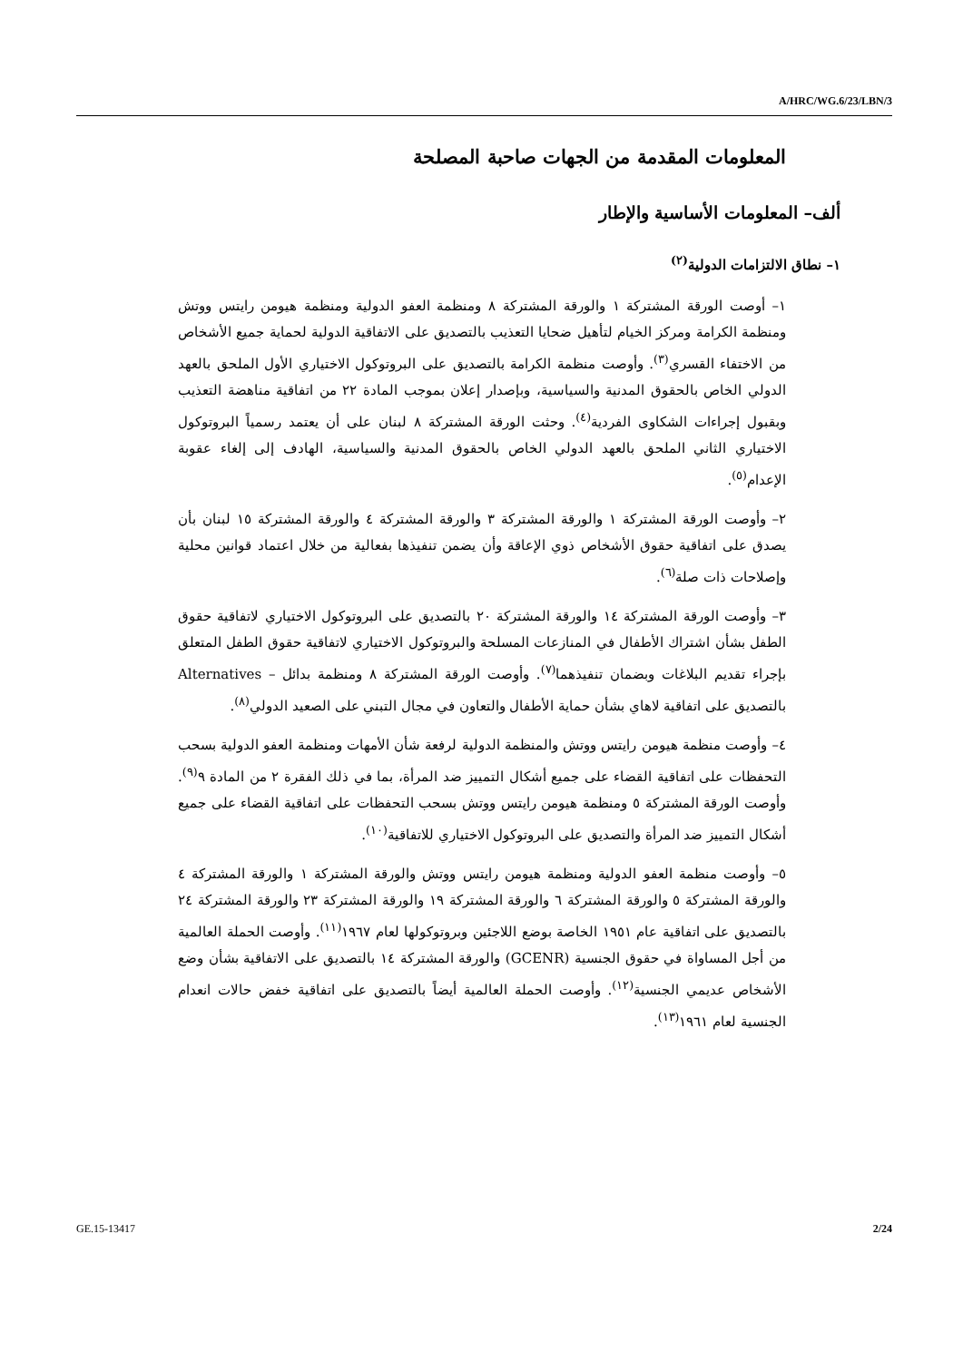A/HRC/WG.6/23/LBN/3
المعلومات المقدمة من الجهات صاحبة المصلحة
ألف– المعلومات الأساسية والإطار
١– نطاق الالتزامات الدولية<sup>(٢)</sup>
١– أوصت الورقة المشتركة ١ والورقة المشتركة ٨ ومنظمة العفو الدولية ومنظمة هيومن رايتس ووتش ومنظمة الكرامة ومركز الخيام لتأهيل ضحايا التعذيب بالتصديق على الاتفاقية الدولية لحماية جميع الأشخاص من الاختفاء القسري<sup>(٣)</sup>. وأوصت منظمة الكرامة بالتصديق على البروتوكول الاختياري الأول الملحق بالعهد الدولي الخاص بالحقوق المدنية والسياسية، وبإصدار إعلان بموجب المادة ٢٢ من اتفاقية مناهضة التعذيب وبقبول إجراءات الشكاوى الفردية<sup>(٤)</sup>. وحثت الورقة المشتركة ٨ لبنان على أن يعتمد رسمياً البروتوكول الاختياري الثاني الملحق بالعهد الدولي الخاص بالحقوق المدنية والسياسية، الهادف إلى إلغاء عقوبة الإعدام<sup>(٥)</sup>.
٢– وأوصت الورقة المشتركة ١ والورقة المشتركة ٣ والورقة المشتركة ٤ والورقة المشتركة ١٥ لبنان بأن يصدق على اتفاقية حقوق الأشخاص ذوي الإعاقة وأن يضمن تنفيذها بفعالية من خلال اعتماد قوانين محلية وإصلاحات ذات صلة<sup>(٦)</sup>.
٣– وأوصت الورقة المشتركة ١٤ والورقة المشتركة ٢٠ بالتصديق على البروتوكول الاختياري لاتفاقية حقوق الطفل بشأن اشتراك الأطفال في المنازعات المسلحة والبروتوكول الاختياري لاتفاقية حقوق الطفل المتعلق بإجراء تقديم البلاغات وبضمان تنفيذهما<sup>(٧)</sup>. وأوصت الورقة المشتركة ٨ ومنظمة بدائل – Alternatives بالتصديق على اتفاقية لاهاي بشأن حماية الأطفال والتعاون في مجال التبني على الصعيد الدولي<sup>(٨)</sup>.
٤– وأوصت منظمة هيومن رايتس ووتش والمنظمة الدولية لرفعة شأن الأمهات ومنظمة العفو الدولية بسحب التحفظات على اتفاقية القضاء على جميع أشكال التمييز ضد المرأة، بما في ذلك الفقرة ٢ من المادة ٩<sup>(٩)</sup>. وأوصت الورقة المشتركة ٥ ومنظمة هيومن رايتس ووتش بسحب التحفظات على اتفاقية القضاء على جميع أشكال التمييز ضد المرأة والتصديق على البروتوكول الاختياري للاتفاقية<sup>(١٠)</sup>.
٥– وأوصت منظمة العفو الدولية ومنظمة هيومن رايتس ووتش والورقة المشتركة ١ والورقة المشتركة ٤ والورقة المشتركة ٥ والورقة المشتركة ٦ والورقة المشتركة ١٩ والورقة المشتركة ٢٣ والورقة المشتركة ٢٤ بالتصديق على اتفاقية عام ١٩٥١ الخاصة بوضع اللاجئين وبروتوكولها لعام ١٩٦٧<sup>(١١)</sup>. وأوصت الحملة العالمية من أجل المساواة في حقوق الجنسية (GCENR) والورقة المشتركة ١٤ بالتصديق على الاتفاقية بشأن وضع الأشخاص عديمي الجنسية<sup>(١٢)</sup>. وأوصت الحملة العالمية أيضاً بالتصديق على اتفاقية خفض حالات انعدام الجنسية لعام ١٩٦١<sup>(١٣)</sup>.
GE.15-13417 2/24